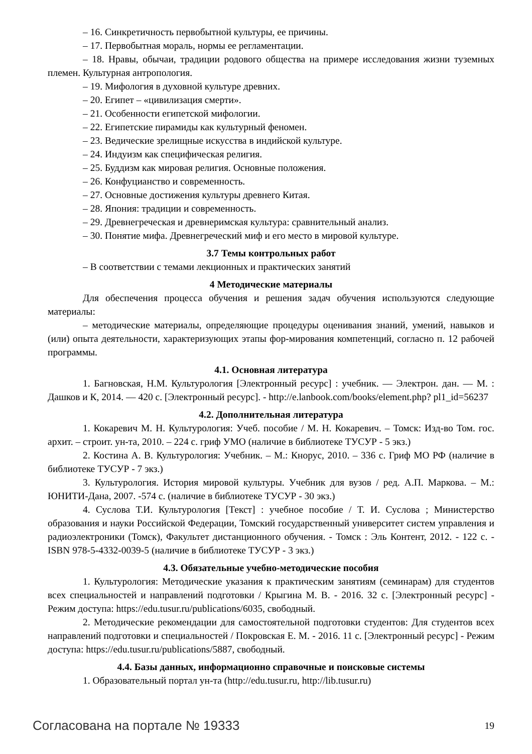– 16. Синкретичность первобытной культуры, ее причины.
– 17. Первобытная мораль, нормы ее регламентации.
– 18. Нравы, обычаи, традиции родового общества на примере исследования жизни туземных племен. Культурная антропология.
– 19. Мифология в духовной культуре древних.
– 20. Египет – «цивилизация смерти».
– 21. Особенности египетской мифологии.
– 22. Египетские пирамиды как культурный феномен.
– 23. Ведические зрелищные искусства в индийской культуре.
– 24. Индуизм как специфическая религия.
– 25. Буддизм как мировая религия. Основные положения.
– 26. Конфуцианство и современность.
– 27. Основные достижения культуры древнего Китая.
– 28. Япония: традиции и современность.
– 29. Древнегреческая и древнеримская культура: сравнительный анализ.
– 30. Понятие мифа. Древнегреческий миф и его место в мировой культуре.
3.7 Темы контрольных работ
– В соответствии с темами лекционных и практических занятий
4 Методические материалы
Для обеспечения процесса обучения и решения задач обучения используются следующие материалы:
– методические материалы, определяющие процедуры оценивания знаний, умений, навыков и (или) опыта деятельности, характеризующих этапы фор-мирования компетенций, согласно п. 12 рабочей программы.
4.1. Основная литература
1. Багновская, Н.М. Культурология [Электронный ресурс] : учебник. — Электрон. дан. — М. : Дашков и К, 2014. — 420 с. [Электронный ресурс]. - http://e.lanbook.com/books/element.php? pl1_id=56237
4.2. Дополнительная литература
1. Кокаревич М. Н. Культурология: Учеб. пособие / М. Н. Кокаревич. – Томск: Изд-во Том. гос. архит. – строит. ун-та, 2010. – 224 с. гриф УМО (наличие в библиотеке ТУСУР - 5 экз.)
2. Костина А. В. Культурология: Учебник. – М.: Кнорус, 2010. – 336 с. Гриф МО РФ (наличие в библиотеке ТУСУР - 7 экз.)
3. Культурология. История мировой культуры. Учебник для вузов / ред. А.П. Маркова. – М.: ЮНИТИ-Дана, 2007. -574 с. (наличие в библиотеке ТУСУР - 30 экз.)
4. Суслова Т.И. Культурология [Текст] : учебное пособие / Т. И. Суслова ; Министерство образования и науки Российской Федерации, Томский государственный университет систем управления и радиоэлектроники (Томск), Факультет дистанционного обучения. - Томск : Эль Контент, 2012. - 122 с. - ISBN 978-5-4332-0039-5 (наличие в библиотеке ТУСУР - 3 экз.)
4.3. Обязательные учебно-методические пособия
1. Культурология: Методические указания к практическим занятиям (семинарам) для студентов всех специальностей и направлений подготовки / Крыгина М. В. - 2016. 32 с. [Электронный ресурс] - Режим доступа: https://edu.tusur.ru/publications/6035, свободный.
2. Методические рекомендации для самостоятельной подготовки студентов: Для студентов всех направлений подготовки и специальностей / Покровская Е. М. - 2016. 11 с. [Электронный ресурс] - Режим доступа: https://edu.tusur.ru/publications/5887, свободный.
4.4. Базы данных, информационно справочные и поисковые системы
1. Образовательный портал ун-та (http://edu.tusur.ru, http://lib.tusur.ru)
Согласована на портале № 19333 19